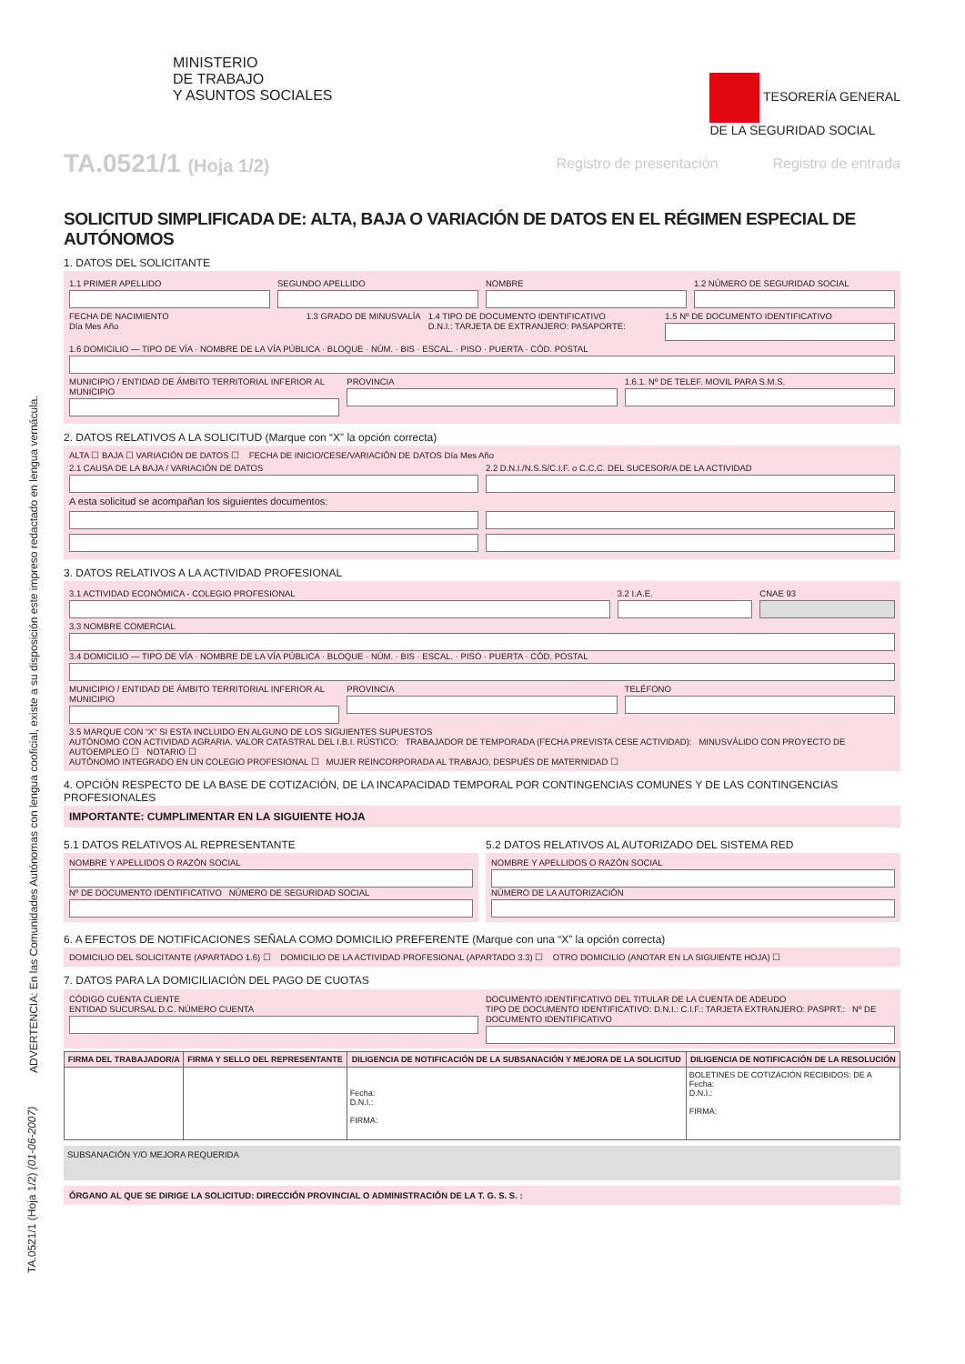ADVERTENCIA: En las Comunidades Autónomas con lengua cooficial, existe a su disposición este impreso redactado en lengua vernácula.
MINISTERIO
DE TRABAJO
Y ASUNTOS SOCIALES
TESORERÍA GENERAL
DE LA SEGURIDAD SOCIAL
TA.0521/1 (Hoja 1/2)
Registro de presentación Registro de entrada
SOLICITUD SIMPLIFICADA DE: ALTA, BAJA O VARIACIÓN DE DATOS EN EL RÉGIMEN ESPECIAL DE AUTÓNOMOS
1. DATOS DEL SOLICITANTE
1.1 PRIMER APELLIDO SEGUNDO APELLIDO NOMBRE 1.2 NÚMERO DE SEGURIDAD SOCIAL
FECHA DE NACIMIENTO
Día Mes Año
1.3 GRADO DE MINUSVALÍA 1.4 TIPO DE DOCUMENTO IDENTIFICATIVO
D.N.I.: TARJETA DE EXTRANJERO: PASAPORTE:
1.5 Nº DE DOCUMENTO IDENTIFICATIVO
1.6 DOMICILIO — TIPO DE VÍA · NOMBRE DE LA VÍA PÚBLICA · BLOQUE · NÚM. · BIS · ESCAL. · PISO · PUERTA · CÓD. POSTAL
MUNICIPIO / ENTIDAD DE ÁMBITO TERRITORIAL INFERIOR AL MUNICIPIO
PROVINCIA 1.6.1. Nº DE TELEF. MOVIL PARA S.M.S.
2. DATOS RELATIVOS A LA SOLICITUD (Marque con “X” la opción correcta)
ALTA ☐ BAJA ☐ VARIACIÓN DE DATOS ☐ FECHA DE INICIO/CESE/VARIACIÓN DE DATOS Día Mes Año
2.1 CAUSA DE LA BAJA / VARIACIÓN DE DATOS
2.2 D.N.I./N.S.S/C.I.F. o C.C.C. DEL SUCESOR/A DE LA ACTIVIDAD
A esta solicitud se acompañan los siguientes documentos:
3. DATOS RELATIVOS A LA ACTIVIDAD PROFESIONAL
3.1 ACTIVIDAD ECONÓMICA - COLEGIO PROFESIONAL
3.2 I.A.E. CNAE 93
3.3 NOMBRE COMERCIAL
3.4 DOMICILIO — TIPO DE VÍA · NOMBRE DE LA VÍA PÚBLICA · BLOQUE · NÚM. · BIS · ESCAL. · PISO · PUERTA · CÓD. POSTAL
MUNICIPIO / ENTIDAD DE ÁMBITO TERRITORIAL INFERIOR AL MUNICIPIO
PROVINCIA TELÉFONO
3.5 MARQUE CON “X” SI ESTA INCLUIDO EN ALGUNO DE LOS SIGUIENTES SUPUESTOS
AUTÓNOMO CON ACTIVIDAD AGRARIA. VALOR CATASTRAL DEL I.B.I. RÚSTICO: TRABAJADOR DE TEMPORADA (FECHA PREVISTA CESE ACTIVIDAD): MINUSVÁLIDO CON PROYECTO DE AUTOEMPLEO ☐ NOTARIO ☐
AUTÓNOMO INTEGRADO EN UN COLEGIO PROFESIONAL ☐ MUJER REINCORPORADA AL TRABAJO, DESPUÉS DE MATERNIDAD ☐
4. OPCIÓN RESPECTO DE LA BASE DE COTIZACIÓN, DE LA INCAPACIDAD TEMPORAL POR CONTINGENCIAS COMUNES Y DE LAS CONTINGENCIAS PROFESIONALES
IMPORTANTE: CUMPLIMENTAR EN LA SIGUIENTE HOJA
5.1 DATOS RELATIVOS AL REPRESENTANTE
NOMBRE Y APELLIDOS O RAZÓN SOCIAL
Nº DE DOCUMENTO IDENTIFICATIVO NÚMERO DE SEGURIDAD SOCIAL
5.2 DATOS RELATIVOS AL AUTORIZADO DEL SISTEMA RED
NOMBRE Y APELLIDOS O RAZÓN SOCIAL
NÚMERO DE LA AUTORIZACIÓN
6. A EFECTOS DE NOTIFICACIONES SEÑALA COMO DOMICILIO PREFERENTE (Marque con una “X” la opción correcta)
DOMICILIO DEL SOLICITANTE (APARTADO 1.6) ☐ DOMICILIO DE LA ACTIVIDAD PROFESIONAL (APARTADO 3.3) ☐ OTRO DOMICILIO (ANOTAR EN LA SIGUIENTE HOJA) ☐
7. DATOS PARA LA DOMICILIACIÓN DEL PAGO DE CUOTAS
CÓDIGO CUENTA CLIENTE
ENTIDAD SUCURSAL D.C. NÚMERO CUENTA
DOCUMENTO IDENTIFICATIVO DEL TITULAR DE LA CUENTA DE ADEUDO
TIPO DE DOCUMENTO IDENTIFICATIVO: D.N.I.: C.I.F.: TARJETA EXTRANJERO: PASPRT.: Nº DE DOCUMENTO IDENTIFICATIVO
| FIRMA DEL TRABAJADOR/A | FIRMA Y SELLO DEL REPRESENTANTE | DILIGENCIA DE NOTIFICACIÓN DE LA SUBSANACIÓN Y MEJORA DE LA SOLICITUD | DILIGENCIA DE NOTIFICACIÓN DE LA RESOLUCIÓN |
| --- | --- | --- | --- |
| | | Fecha: D.N.I.: FIRMA: | BOLETINES DE COTIZACIÓN RECIBIDOS: DE A Fecha: D.N.I.: FIRMA: |
SUBSANACIÓN Y/O MEJORA REQUERIDA
ÓRGANO AL QUE SE DIRIGE LA SOLICITUD: DIRECCIÓN PROVINCIAL O ADMINISTRACIÓN DE LA T. G. S. S. :
TA.0521/1 (Hoja 1/2) (01-06-2007)